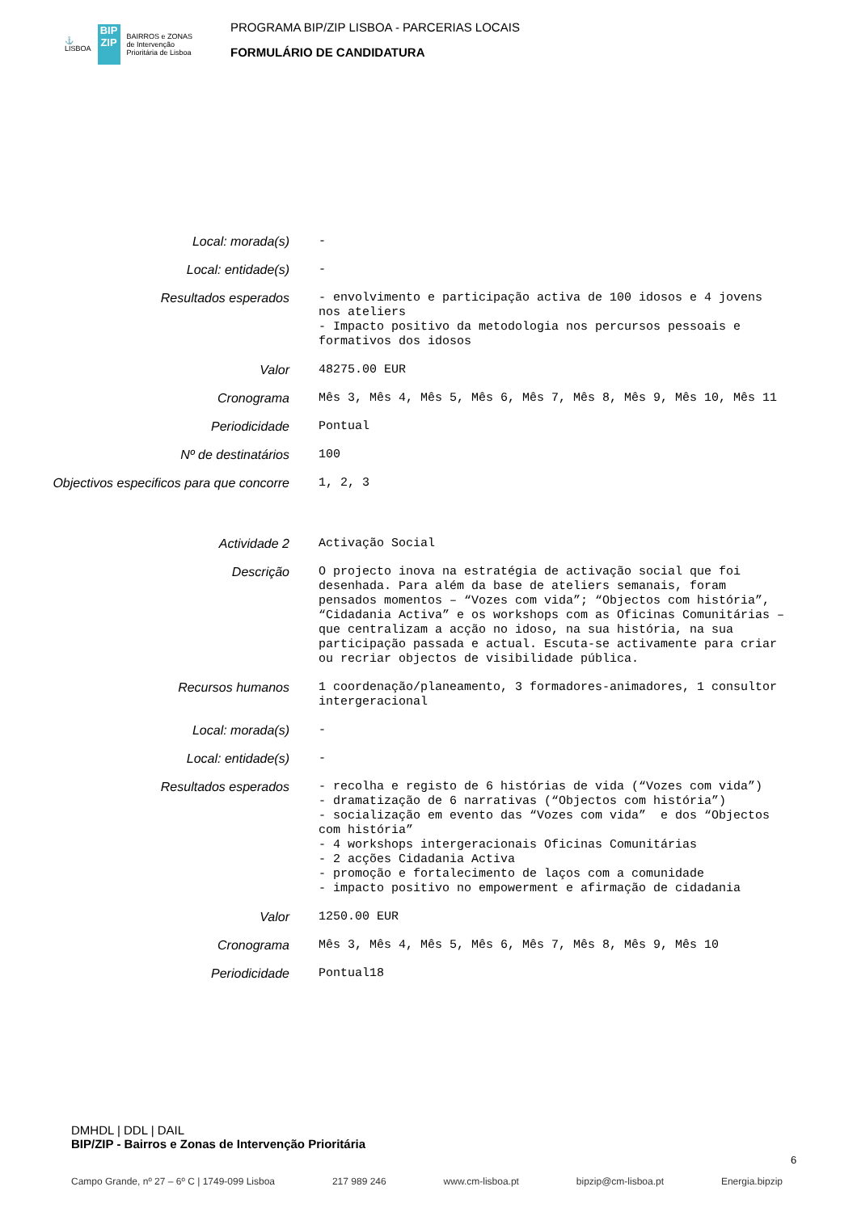⚓
LISBOA
BIP ZIP
BAIRROS e ZONAS
de Intervenção
Prioritária de Lisboa
PROGRAMA BIP/ZIP LISBOA - PARCERIAS LOCAIS
FORMULÁRIO DE CANDIDATURA
Local: morada(s) -
Local: entidade(s) -
Resultados esperados - envolvimento e participação activa de 100 idosos e 4 jovens nos ateliers - Impacto positivo da metodologia nos percursos pessoais e formativos dos idosos
Valor 48275.00 EUR
Cronograma Mês 3, Mês 4, Mês 5, Mês 6, Mês 7, Mês 8, Mês 9, Mês 10, Mês 11
Periodicidade Pontual
Nº de destinatários 100
Objectivos especificos para que concorre
1, 2, 3
Actividade 2 Activação Social
Descrição O projecto inova na estratégia de activação social que foi desenhada. Para além da base de ateliers semanais, foram pensados momentos – “Vozes com vida”; “Objectos com história”, “Cidadania Activa” e os workshops com as Oficinas Comunitárias – que centralizam a acção no idoso, na sua história, na sua participação passada e actual. Escuta-se activamente para criar ou recriar objectos de visibilidade pública.
Recursos humanos 1 coordenação/planeamento, 3 formadores-animadores, 1 consultor intergeracional
Local: morada(s) -
Local: entidade(s) -
Resultados esperados - recolha e registo de 6 histórias de vida (“Vozes com vida”) - dramatização de 6 narrativas (“Objectos com história”) - socialização em evento das “Vozes com vida” e dos “Objectos com história” - 4 workshops intergeracionais Oficinas Comunitárias - 2 acções Cidadania Activa - promoção e fortalecimento de laços com a comunidade - impacto positivo no empowerment e afirmação de cidadania
Valor 1250.00 EUR
Cronograma Mês 3, Mês 4, Mês 5, Mês 6, Mês 7, Mês 8, Mês 9, Mês 10
Periodicidade Pontual18
DMHDL | DDL | DAIL
BIP/ZIP - Bairros e Zonas de Intervenção Prioritária
6
Campo Grande, nº 27 – 6º C | 1749-099 Lisboa 217 989 246 www.cm-lisboa.pt bipzip@cm-lisboa.pt Energia.bipzip